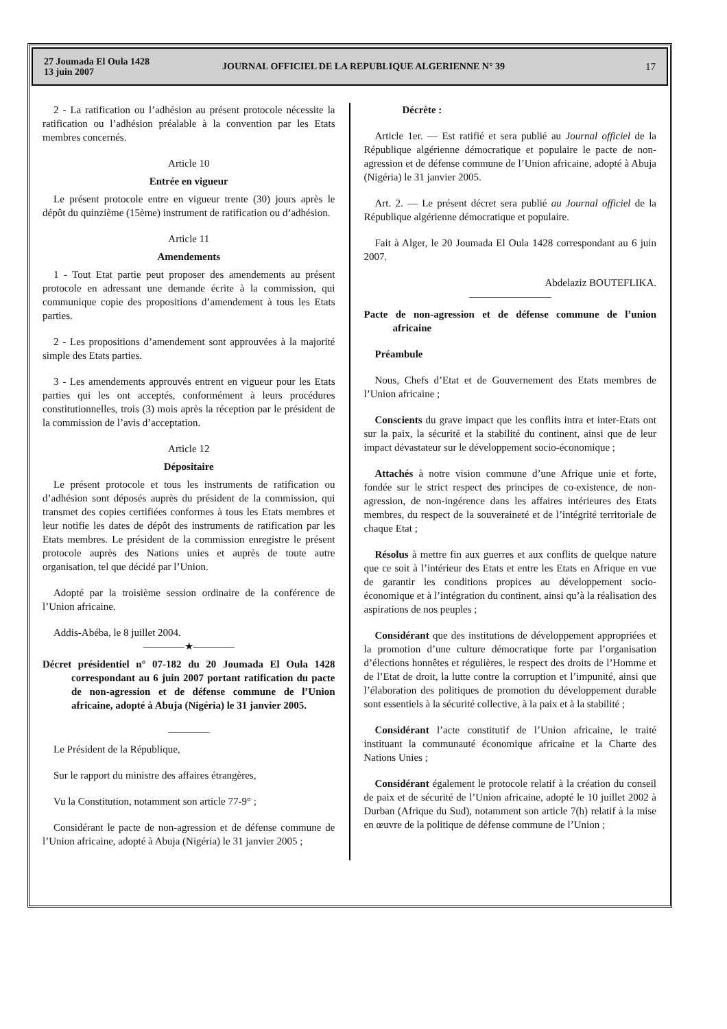27 Joumada El Oula 1428
13 juin 2007
JOURNAL OFFICIEL DE LA REPUBLIQUE ALGERIENNE N° 39
17
2 - La ratification ou l’adhésion au présent protocole nécessite la ratification ou l’adhésion préalable à la convention par les Etats membres concernés.
Article 10
Entrée en vigueur
Le présent protocole entre en vigueur trente (30) jours après le dépôt du quinzième (15ème) instrument de ratification ou d’adhésion.
Article 11
Amendements
1 - Tout Etat partie peut proposer des amendements au présent protocole en adressant une demande écrite à la commission, qui communique copie des propositions d’amendement à tous les Etats parties.
2 - Les propositions d’amendement sont approuvées à la majorité simple des Etats parties.
3 - Les amendements approuvés entrent en vigueur pour les Etats parties qui les ont acceptés, conformément à leurs procédures constitutionnelles, trois (3) mois après la réception par le président de la commission de l’avis d’acceptation.
Article 12
Dépositaire
Le présent protocole et tous les instruments de ratification ou d’adhésion sont déposés auprès du président de la commission, qui transmet des copies certifiées conformes à tous les Etats membres et leur notifie les dates de dépôt des instruments de ratification par les Etats membres. Le président de la commission enregistre le présent protocole auprès des Nations unies et auprès de toute autre organisation, tel que décidé par l’Union.
Adopté par la troisième session ordinaire de la conférence de l’Union africaine.
Addis-Abéba, le 8 juillet 2004.
————★————
Décret présidentiel n° 07-182 du 20 Joumada El Oula 1428 correspondant au 6 juin 2007 portant ratification du pacte de non-agression et de défense commune de l’Union africaine, adopté à Abuja (Nigéria) le 31 janvier 2005.
————
Le Président de la République,
Sur le rapport du ministre des affaires étrangères,
Vu la Constitution, notamment son article 77-9° ;
Considérant le pacte de non-agression et de défense commune de l’Union africaine, adopté à Abuja (Nigéria) le 31 janvier 2005 ;
Décrète :
Article 1er. — Est ratifié et sera publié au Journal officiel de la République algérienne démocratique et populaire le pacte de non-agression et de défense commune de l’Union africaine, adopté à Abuja (Nigéria) le 31 janvier 2005.
Art. 2. — Le présent décret sera publié au Journal officiel de la République algérienne démocratique et populaire.
Fait à Alger, le 20 Joumada El Oula 1428 correspondant au 6 juin 2007.
Abdelaziz BOUTEFLIKA.
————————
Pacte de non-agression et de défense commune de l’union africaine
Préambule
Nous, Chefs d’Etat et de Gouvernement des Etats membres de l’Union africaine ;
Conscients du grave impact que les conflits intra et inter-Etats ont sur la paix, la sécurité et la stabilité du continent, ainsi que de leur impact dévastateur sur le développement socio-économique ;
Attachés à notre vision commune d’une Afrique unie et forte, fondée sur le strict respect des principes de co-existence, de non-agression, de non-ingérence dans les affaires intérieures des Etats membres, du respect de la souveraineté et de l’intégrité territoriale de chaque Etat ;
Résolus à mettre fin aux guerres et aux conflits de quelque nature que ce soit à l’intérieur des Etats et entre les Etats en Afrique en vue de garantir les conditions propices au développement socio-économique et à l’intégration du continent, ainsi qu’à la réalisation des aspirations de nos peuples ;
Considérant que des institutions de développement appropriées et la promotion d’une culture démocratique forte par l’organisation d’élections honnêtes et régulières, le respect des droits de l’Homme et de l’Etat de droit, la lutte contre la corruption et l’impunité, ainsi que l’élaboration des politiques de promotion du développement durable sont essentiels à la sécurité collective, à la paix et à la stabilité ;
Considérant l’acte constitutif de l’Union africaine, le traité instituant la communauté économique africaine et la Charte des Nations Unies ;
Considérant également le protocole relatif à la création du conseil de paix et de sécurité de l’Union africaine, adopté le 10 juillet 2002 à Durban (Afrique du Sud), notamment son article 7(h) relatif à la mise en œuvre de la politique de défense commune de l’Union ;